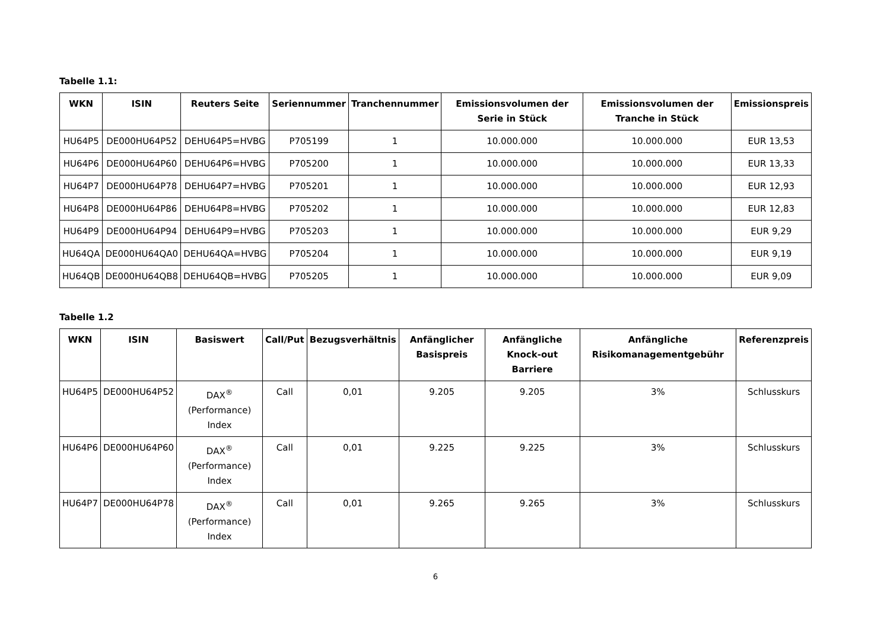Tabelle 1.1:
| WKN | ISIN | Reuters Seite | Seriennummer | Tranchennummer | Emissionsvolumen der Serie in Stück | Emissionsvolumen der Tranche in Stück | Emissionspreis |
| --- | --- | --- | --- | --- | --- | --- | --- |
| HU64P5 | DE000HU64P52 | DEHU64P5=HVBG | P705199 | 1 | 10.000.000 | 10.000.000 | EUR 13,53 |
| HU64P6 | DE000HU64P60 | DEHU64P6=HVBG | P705200 | 1 | 10.000.000 | 10.000.000 | EUR 13,33 |
| HU64P7 | DE000HU64P78 | DEHU64P7=HVBG | P705201 | 1 | 10.000.000 | 10.000.000 | EUR 12,93 |
| HU64P8 | DE000HU64P86 | DEHU64P8=HVBG | P705202 | 1 | 10.000.000 | 10.000.000 | EUR 12,83 |
| HU64P9 | DE000HU64P94 | DEHU64P9=HVBG | P705203 | 1 | 10.000.000 | 10.000.000 | EUR 9,29 |
| HU64QA | DE000HU64QA0 | DEHU64QA=HVBG | P705204 | 1 | 10.000.000 | 10.000.000 | EUR 9,19 |
| HU64QB | DE000HU64QB8 | DEHU64QB=HVBG | P705205 | 1 | 10.000.000 | 10.000.000 | EUR 9,09 |
Tabelle 1.2
| WKN | ISIN | Basiswert | Call/Put | Bezugsverhältnis | Anfänglicher Basispreis | Anfängliche Knock-out Barriere | Anfängliche Risikomanagementgebühr | Referenzpreis |
| --- | --- | --- | --- | --- | --- | --- | --- | --- |
| HU64P5 | DE000HU64P52 | DAX<sup>®</sup> (Performance) Index | Call | 0,01 | 9.205 | 9.205 | 3% | Schlusskurs |
| HU64P6 | DE000HU64P60 | DAX<sup>®</sup> (Performance) Index | Call | 0,01 | 9.225 | 9.225 | 3% | Schlusskurs |
| HU64P7 | DE000HU64P78 | DAX<sup>®</sup> (Performance) Index | Call | 0,01 | 9.265 | 9.265 | 3% | Schlusskurs |
6